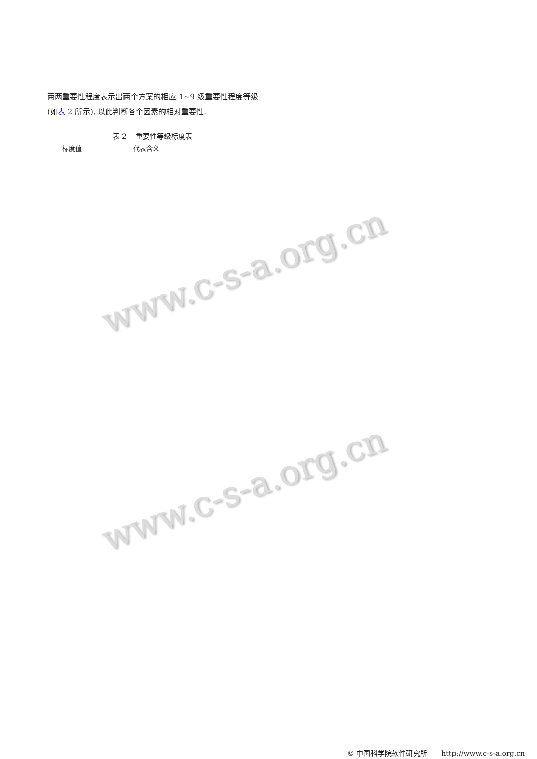两两重要性程度表示出两个方案的相应 1~9 级重要性程度等级 (如表 2 所示), 以此判断各个因素的相对重要性.
表 2　 重要性等级标度表
| 标度值 | 代表含义 |
| --- | --- |
www.c-s-a.org.cn
www.c-s-a.org.cn
© 中国科学院软件研究所　　http://www.c-s-a.org.cn